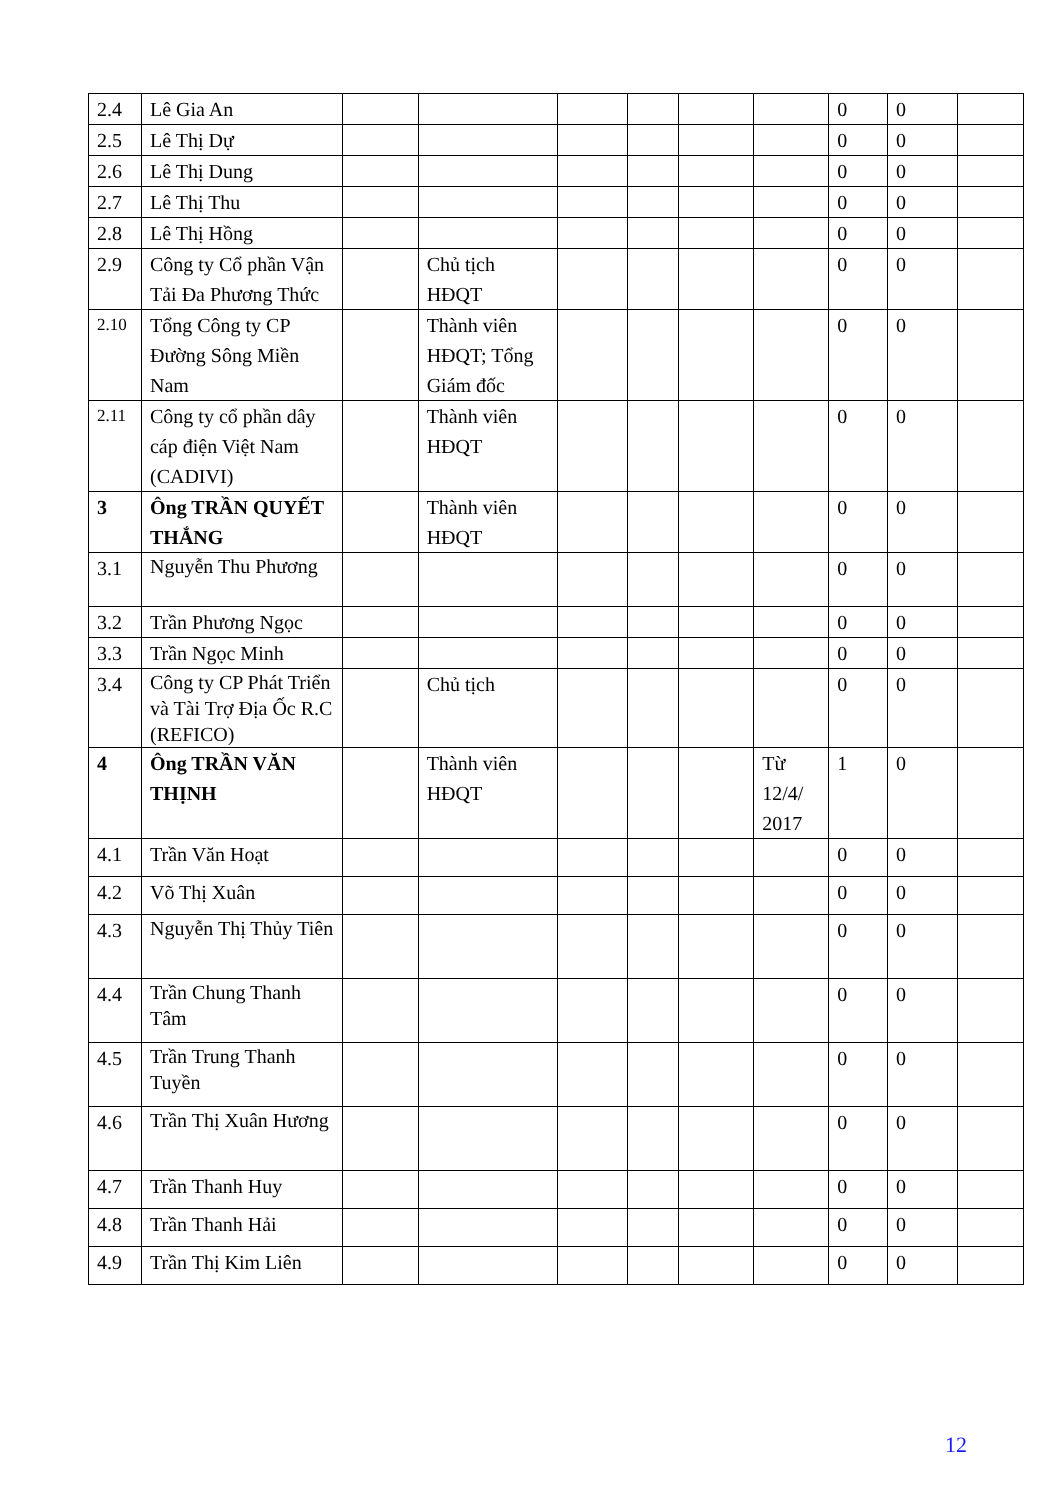| 2.4 | Lê Gia An | | | | | | | 0 | 0 | |
| 2.5 | Lê Thị Dự | | | | | | | 0 | 0 | |
| 2.6 | Lê Thị Dung | | | | | | | 0 | 0 | |
| 2.7 | Lê Thị Thu | | | | | | | 0 | 0 | |
| 2.8 | Lê Thị Hồng | | | | | | | 0 | 0 | |
| 2.9 | Công ty Cổ phần Vận Tải Đa Phương Thức | | Chủ tịch HĐQT | | | | | 0 | 0 | |
| 2.10 | Tổng Công ty CP Đường Sông Miền Nam | | Thành viên HĐQT; Tổng Giám đốc | | | | | 0 | 0 | |
| 2.11 | Công ty cổ phần dây cáp điện Việt Nam (CADIVI) | | Thành viên HĐQT | | | | | 0 | 0 | |
| 3 | Ông TRẦN QUYẾT THẮNG | | Thành viên HĐQT | | | | | 0 | 0 | |
| 3.1 | Nguyễn Thu Phương | | | | | | | 0 | 0 | |
| 3.2 | Trần Phương Ngọc | | | | | | | 0 | 0 | |
| 3.3 | Trần Ngọc Minh | | | | | | | 0 | 0 | |
| 3.4 | Công ty CP Phát Triển và Tài Trợ Địa Ốc R.C (REFICO) | | Chủ tịch | | | | | 0 | 0 | |
| 4 | Ông TRẦN VĂN THỊNH | | Thành viên HĐQT | | | | Từ 12/4/ 2017 | 1 | 0 | |
| 4.1 | Trần Văn Hoạt | | | | | | | 0 | 0 | |
| 4.2 | Võ Thị Xuân | | | | | | | 0 | 0 | |
| 4.3 | Nguyễn Thị Thủy Tiên | | | | | | | 0 | 0 | |
| 4.4 | Trần Chung Thanh Tâm | | | | | | | 0 | 0 | |
| 4.5 | Trần Trung Thanh Tuyền | | | | | | | 0 | 0 | |
| 4.6 | Trần Thị Xuân Hương | | | | | | | 0 | 0 | |
| 4.7 | Trần Thanh Huy | | | | | | | 0 | 0 | |
| 4.8 | Trần Thanh Hải | | | | | | | 0 | 0 | |
| 4.9 | Trần Thị Kim Liên | | | | | | | 0 | 0 | |
12